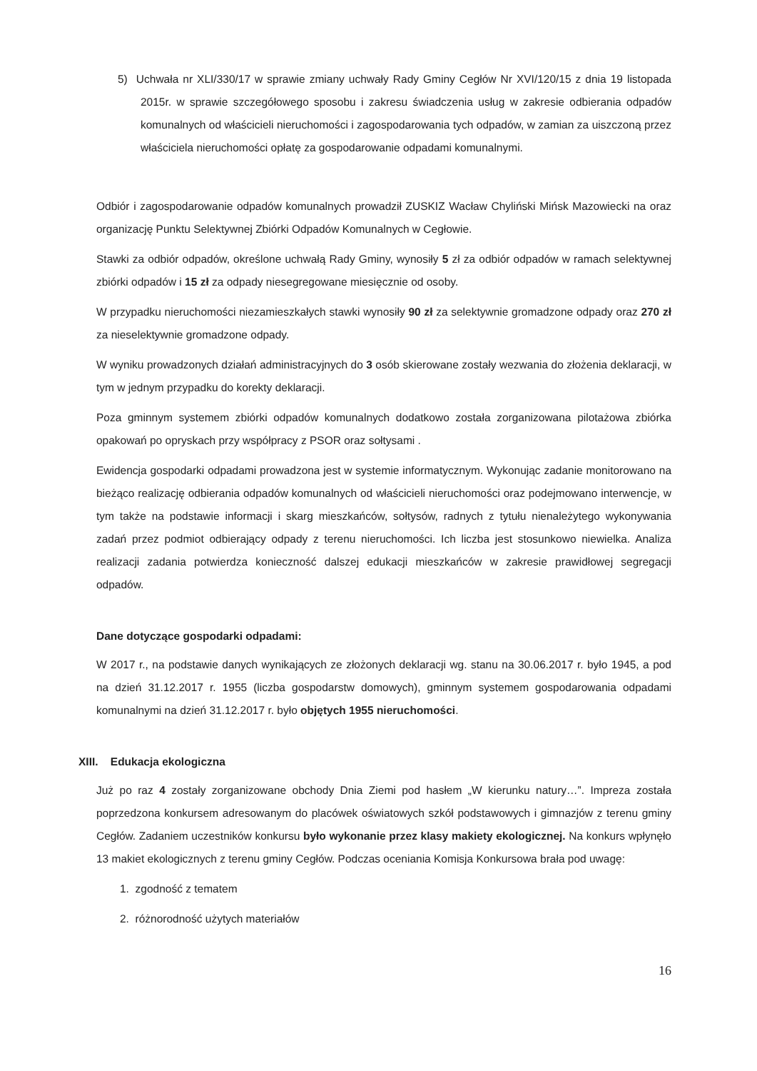5) Uchwała nr XLI/330/17 w sprawie zmiany uchwały Rady Gminy Cegłów Nr XVI/120/15 z dnia 19 listopada 2015r. w sprawie szczegółowego sposobu i zakresu świadczenia usług w zakresie odbierania odpadów komunalnych od właścicieli nieruchomości i zagospodarowania tych odpadów, w zamian za uiszczoną przez właściciela nieruchomości opłatę za gospodarowanie odpadami komunalnymi.
Odbiór i zagospodarowanie odpadów komunalnych prowadził ZUSKIZ Wacław Chyliński Mińsk Mazowiecki na oraz organizację Punktu Selektywnej Zbiórki Odpadów Komunalnych w Cegłowie.
Stawki za odbiór odpadów, określone uchwałą Rady Gminy, wynosiły 5 zł za odbiór odpadów w ramach selektywnej zbiórki odpadów i 15 zł za odpady niesegregowane miesięcznie od osoby.
W przypadku nieruchomości niezamieszkałych stawki wynosiły 90 zł za selektywnie gromadzone odpady oraz 270 zł za nieselektywnie gromadzone odpady.
W wyniku prowadzonych działań administracyjnych do 3 osób skierowane zostały wezwania do złożenia deklaracji, w tym w jednym przypadku do korekty deklaracji.
Poza gminnym systemem zbiórki odpadów komunalnych dodatkowo została zorganizowana pilotażowa zbiórka opakowań po opryskach przy współpracy z PSOR oraz sołtysami .
Ewidencja gospodarki odpadami prowadzona jest w systemie informatycznym. Wykonując zadanie monitorowano na bieżąco realizację odbierania odpadów komunalnych od właścicieli nieruchomości oraz podejmowano interwencje, w tym także na podstawie informacji i skarg mieszkańców, sołtysów, radnych z tytułu nienależytego wykonywania zadań przez podmiot odbierający odpady z terenu nieruchomości. Ich liczba jest stosunkowo niewielka. Analiza realizacji zadania potwierdza konieczność dalszej edukacji mieszkańców w zakresie prawidłowej segregacji odpadów.
Dane dotyczące gospodarki odpadami:
W 2017 r., na podstawie danych wynikających ze złożonych deklaracji wg. stanu na 30.06.2017 r. było 1945, a pod na dzień 31.12.2017 r. 1955 (liczba gospodarstw domowych), gminnym systemem gospodarowania odpadami komunalnymi na dzień 31.12.2017 r. było objętych 1955 nieruchomości.
XIII. Edukacja ekologiczna
Już po raz 4 zostały zorganizowane obchody Dnia Ziemi pod hasłem „W kierunku natury…”. Impreza została poprzedzona konkursem adresowanym do placówek oświatowych szkół podstawowych i gimnazjów z terenu gminy Cegłów. Zadaniem uczestników konkursu było wykonanie przez klasy makiety ekologicznej. Na konkurs wpłynęło 13 makiet ekologicznych z terenu gminy Cegłów. Podczas oceniania Komisja Konkursowa brała pod uwagę:
1. zgodność z tematem
2. różnorodność użytych materiałów
16